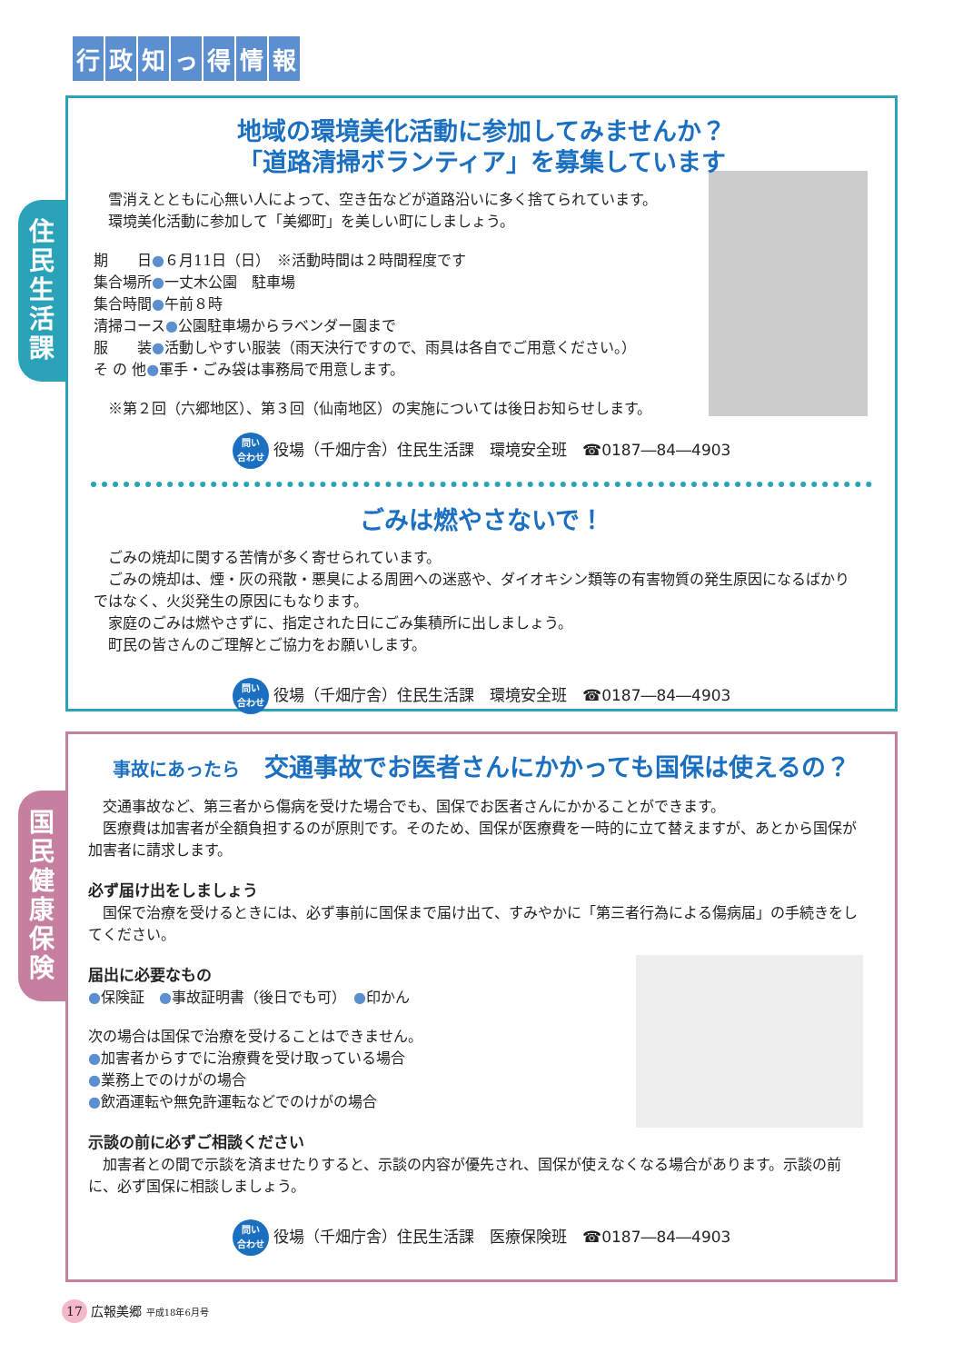行政知っ得情報
住
民
生
活
課
地域の環境美化活動に参加してみませんか？
「道路清掃ボランティア」を募集しています
　雪消えとともに心無い人によって、空き缶などが道路沿いに多く捨てられています。
　環境美化活動に参加して「美郷町」を美しい町にしましょう。
期　　日●６月11日（日）　※活動時間は２時間程度です
集合場所●一丈木公園　駐車場
集合時間●午前８時
清掃コース●公園駐車場からラベンダー園まで
服　　装●活動しやすい服装（雨天決行ですので、雨具は各自でご用意ください。）
そ の 他●軍手・ごみ袋は事務局で用意します。
　※第２回（六郷地区）、第３回（仙南地区）の実施については後日お知らせします。
問い
合わせ 役場（千畑庁舎）住民生活課　環境安全班　☎0187―84―4903
ごみは燃やさないで！
　ごみの焼却に関する苦情が多く寄せられています。
　ごみの焼却は、煙・灰の飛散・悪臭による周囲への迷惑や、ダイオキシン類等の有害物質の発生原因になるばかりではなく、火災発生の原因にもなります。
　家庭のごみは燃やさずに、指定された日にごみ集積所に出しましょう。
　町民の皆さんのご理解とご協力をお願いします。
問い
合わせ 役場（千畑庁舎）住民生活課　環境安全班　☎0187―84―4903
国
民
健
康
保
険
事故にあったら　交通事故でお医者さんにかかっても国保は使えるの？
　交通事故など、第三者から傷病を受けた場合でも、国保でお医者さんにかかることができます。
　医療費は加害者が全額負担するのが原則です。そのため、国保が医療費を一時的に立て替えますが、あとから国保が加害者に請求します。
必ず届け出をしましょう
　国保で治療を受けるときには、必ず事前に国保まで届け出て、すみやかに「第三者行為による傷病届」の手続きをしてください。
届出に必要なもの
●保険証　●事故証明書（後日でも可）　●印かん
次の場合は国保で治療を受けることはできません。
●加害者からすでに治療費を受け取っている場合
●業務上でのけがの場合
●飲酒運転や無免許運転などでのけがの場合
示談の前に必ずご相談ください
　加害者との間で示談を済ませたりすると、示談の内容が優先され、国保が使えなくなる場合があります。示談の前に、必ず国保に相談しましょう。
問い
合わせ 役場（千畑庁舎）住民生活課　医療保険班　☎0187―84―4903
17 広報美郷 平成18年6月号